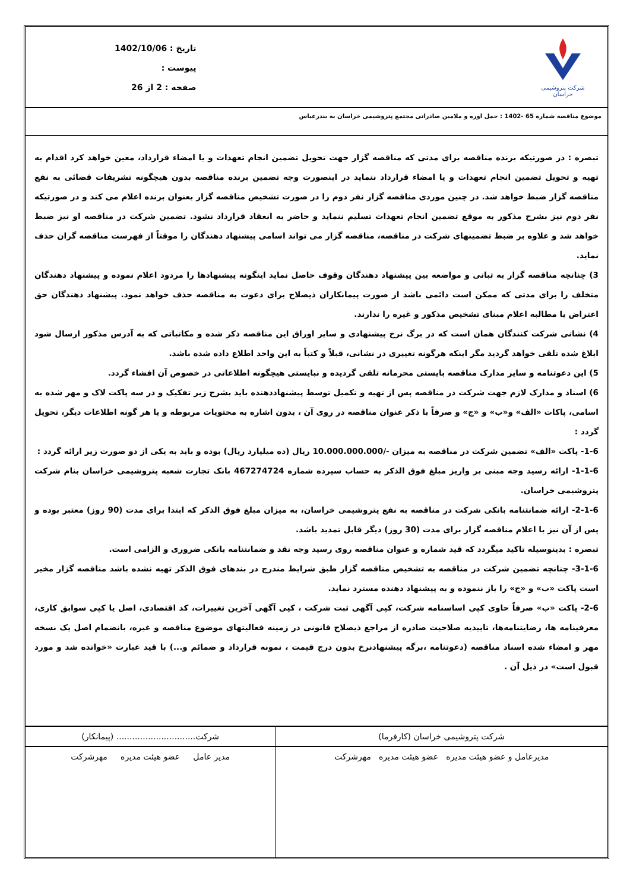شرکت پتروشیمی خراسان
تاریخ : 1402/10/06
پیوست :
صفحه : 2 از 26
موضوع مناقصه شماره 65 -1402 : حمل اوره و ملامین صادراتی مجتمع پتروشیمی خراسان به بندرعباس
تبصره : در صورتیکه برنده مناقصه برای مدتی که مناقصه گزار جهت تحویل تضمین انجام تعهدات و یا امضاء قرارداد، معین خواهد کرد اقدام به تهیه و تحویل تضمین انجام تعهدات و یا امضاء قرارداد ننماید در اینصورت وجه تضمین برنده مناقصه بدون هیچگونه تشریفات قضائی به نفع مناقصه گزار ضبط خواهد شد. در چنین موردی مناقصه گزار نفر دوم را در صورت تشخیص مناقصه گزار بعنوان برنده اعلام می کند و در صورتیکه نفر دوم نیز بشرح مذکور به موقع تضمین انجام تعهدات تسلیم ننماید و حاضر به انعقاد قرارداد نشود. تضمین شرکت در مناقصه او نیز ضبط خواهد شد و علاوه بر ضبط تضمینهای شرکت در مناقصه، مناقصه گزار می تواند اسامی پیشنهاد دهندگان را موقتاً از فهرست مناقصه گران حذف نماید.
3) چنانچه مناقصه گزار به تبانی و مواضعه بین پیشنهاد دهندگان وقوف حاصل نماید اینگونه پیشنهادها را مردود اعلام نموده و پیشنهاد دهندگان متخلف را برای مدتی که ممکن است دائمی باشد از صورت پیمانکاران ذیصلاح برای دعوت به مناقصه حذف خواهد نمود. پیشنهاد دهندگان حق اعتراض یا مطالبه اعلام مبنای تشخیص مذکور و غیره را ندارند.
4) نشانی شرکت کنندگان همان است که در برگ نرخ پیشنهادی و سایر اوراق این مناقصه ذکر شده و مکاتباتی که به آدرس مذکور ارسال شود ابلاغ شده تلقی خواهد گردید مگر اینکه هرگونه تغییری در نشانی، قبلاً و کتباً به این واحد اطلاع داده شده باشد.
5) این دعوتنامه و سایر مدارک مناقصه بایستی محرمانه تلقی گردیده و نبایستی هیچگونه اطلاعاتی در خصوص آن افشاء گردد.
6) اسناد و مدارک لازم جهت شرکت در مناقصه پس از تهیه و تکمیل توسط پیشنهاددهنده باید بشرح زیر تفکیک و در سه پاکت لاک و مهر شده به اسامی، پاکات «الف» و«ب» و «ج» و صرفاً با ذکر عنوان مناقصه در روی آن ، بدون اشاره به محتویات مربوطه و یا هر گونه اطلاعات دیگر، تحویل گردد :
1-6- پاکت «الف» تضمین شرکت در مناقصه به میزان -/10.000.000.000 ریال (ده میلیارد ریال) بوده و باید به یکی از دو صورت زیر ارائه گردد :
1-1-6- ارائه رسید وجه مبنی بر واریز مبلغ فوق الذکر به حساب سپرده شماره 467274724 بانک تجارت شعبه پتروشیمی خراسان بنام شرکت پتروشیمی خراسان.
2-1-6- ارائه ضمانتنامه بانکی شرکت در مناقصه به نفع پتروشیمی خراسان، به میزان مبلغ فوق الذکر که ابتدا برای مدت (90 روز) معتبر بوده و پس از آن نیز با اعلام مناقصه گزار برای مدت (30 روز) دیگر قابل تمدید باشد.
تبصره : بدینوسیله تاکید میگردد که قید شماره و عنوان مناقصه روی رسید وجه نقد و ضمانتنامه بانکی ضروری و الزامی است.
3-1-6- چنانچه تضمین شرکت در مناقصه به تشخیص مناقصه گزار طبق شرایط مندرج در بندهای فوق الذکر تهیه نشده باشد مناقصه گزار مخیر است پاکت «ب» و «ج» را باز ننموده و به پیشنهاد دهنده مسترد نماید.
2-6- پاکت «ب» صرفاً حاوی کپی اساسنامه شرکت، کپی آگهی ثبت شرکت ، کپی آگهی آخرین تغییرات، کد اقتصادی، اصل یا کپی سوابق کاری، معرفینامه ها، رضایتنامه‌ها، تاییدیه صلاحیت صادره از مراجع ذیصلاح قانونی در زمینه فعالیتهای موضوع مناقصه و غیره، بانضمام اصل یک نسخه مهر و امضاء شده اسناد مناقصه (دعوتنامه ،برگه پیشنهادنرخ بدون درج قیمت ، نمونه قرارداد و ضمائم و...) با قید عبارت «خوانده شد و مورد قبول است» در ذیل آن .
| شرکت پتروشیمی خراسان (کارفرما) | شرکت.............................. (پیمانکار) |
| مدیرعامل و عضو هیئت مدیره عضو هیئت مدیره مهرشرکت | مدیر عامل عضو هیئت مدیره مهرشرکت |